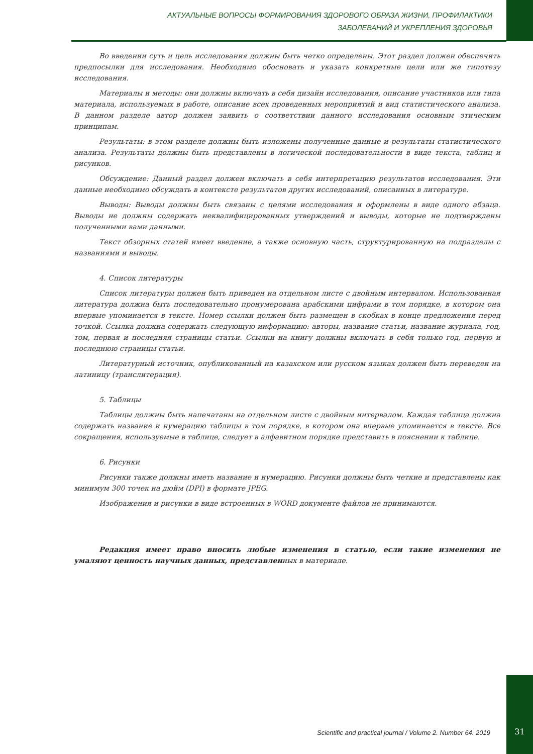АКТУАЛЬНЫЕ ВОПРОСЫ ФОРМИРОВАНИЯ ЗДОРОВОГО ОБРАЗА ЖИЗНИ, ПРОФИЛАКТИКИ
ЗАБОЛЕВАНИЙ И УКРЕПЛЕНИЯ ЗДОРОВЬЯ
Во введении суть и цель исследования должны быть четко определены. Этот раздел должен обеспечить предпосылки для исследования. Необходимо обосновать и указать конкретные цели или же гипотезу исследования.
Материалы и методы: они должны включать в себя дизайн исследования, описание участников или типа материала, используемых в работе, описание всех проведенных мероприятий и вид статистического анализа. В данном разделе автор должен заявить о соответствии данного исследования основным этическим принципам.
Результаты: в этом разделе должны быть изложены полученные данные и результаты статистического анализа. Результаты должны быть представлены в логической последовательности в виде текста, таблиц и рисунков.
Обсуждение: Данный раздел должен включать в себя интерпретацию результатов исследования. Эти данные необходимо обсуждать в контексте результатов других исследований, описанных в литературе.
Выводы: Выводы должны быть связаны с целями исследования и оформлены в виде одного абзаца. Выводы не должны содержать неквалифицированных утверждений и выводы, которые не подтверждены полученными вами данными.
Текст обзорных статей имеет введение, а также основную часть, структурированную на подразделы с названиями и выводы.
4. Список литературы
Список литературы должен быть приведен на отдельном листе с двойным интервалом. Использованная литература должна быть последовательно пронумерована арабскими цифрами в том порядке, в котором она впервые упоминается в тексте. Номер ссылки должен быть размещен в скобках в конце предложения перед точкой. Ссылка должна содержать следующую информацию: авторы, название статьи, название журнала, год, том, первая и последняя страницы статьи. Ссылки на книгу должны включать в себя только год, первую и последнюю страницы статьи.
Литературный источник, опубликованный на казахском или русском языках должен быть переведен на латиницу (транслитерация).
5. Таблицы
Таблицы должны быть напечатаны на отдельном листе с двойным интервалом. Каждая таблица должна содержать название и нумерацию таблицы в том порядке, в котором она впервые упоминается в тексте. Все сокращения, используемые в таблице, следует в алфавитном порядке представить в пояснении к таблице.
6. Рисунки
Рисунки также должны иметь название и нумерацию. Рисунки должны быть четкие и представлены как минимум 300 точек на дюйм (DPI) в формате JPEG.
Изображения и рисунки в виде встроенных в WORD документе файлов не принимаются.
Редакция имеет право вносить любые изменения в статью, если такие изменения не умаляют ценность научных данных, представленных в материале.
Scientific and practical journal / Volume 2. Number 64. 2019 31